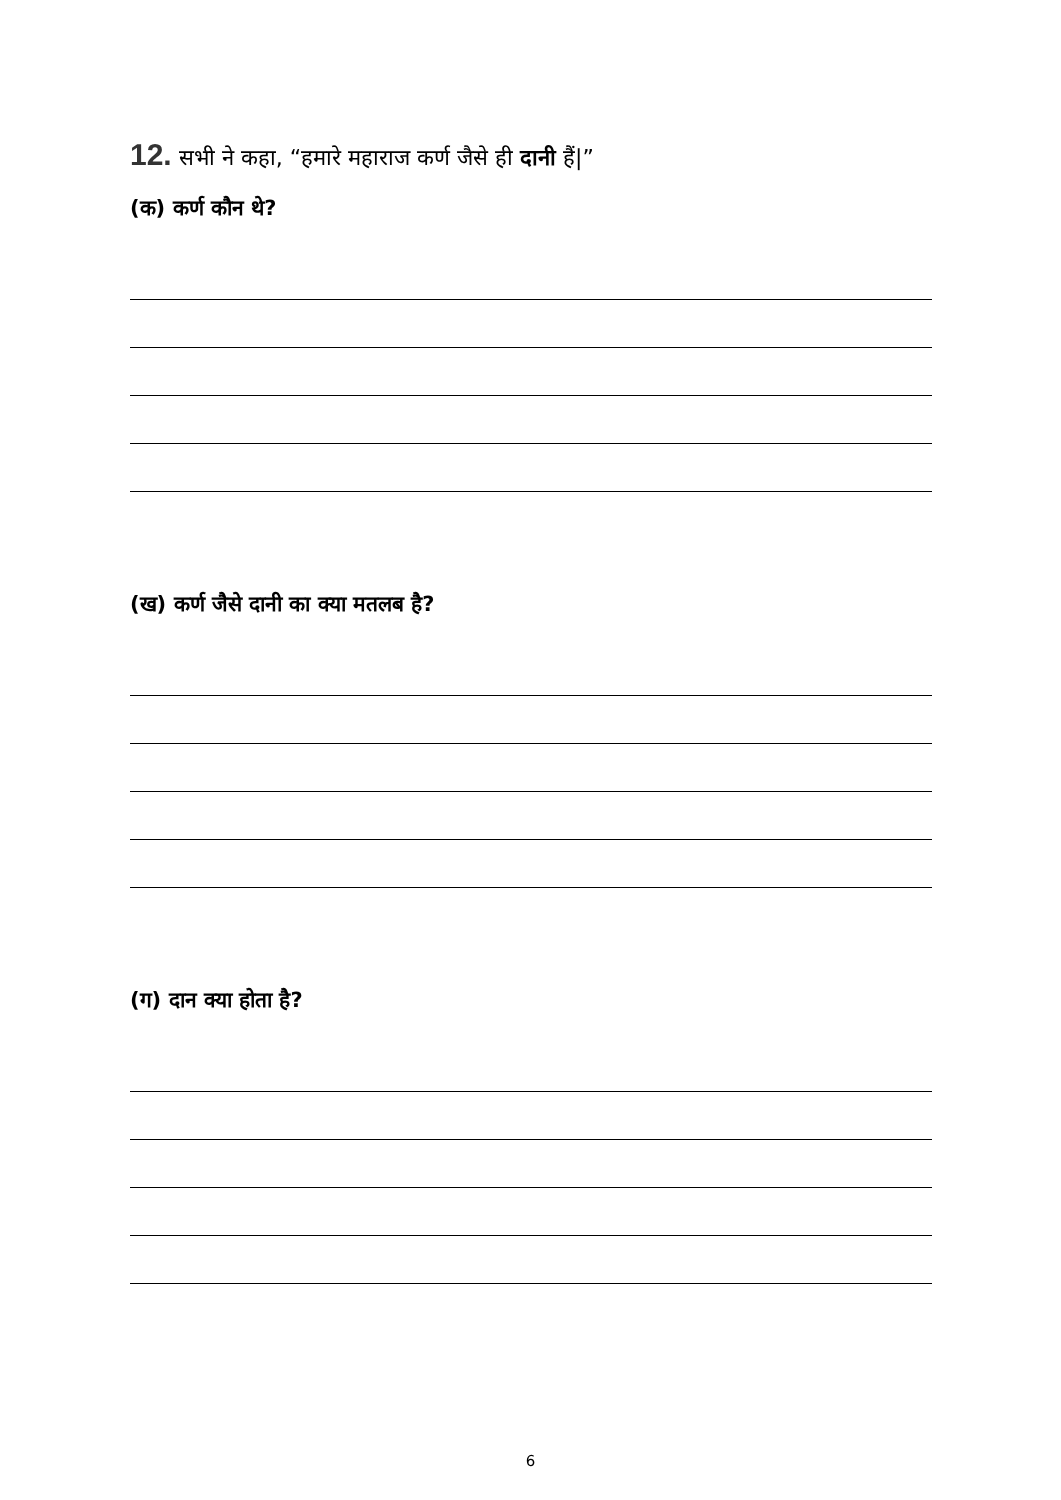12. सभी ने कहा, “हमारे महाराज कर्ण जैसे ही दानी हैं|”
(क) कर्ण कौन थे?
(ख) कर्ण जैसे दानी का क्या मतलब है?
(ग) दान क्या होता है?
6